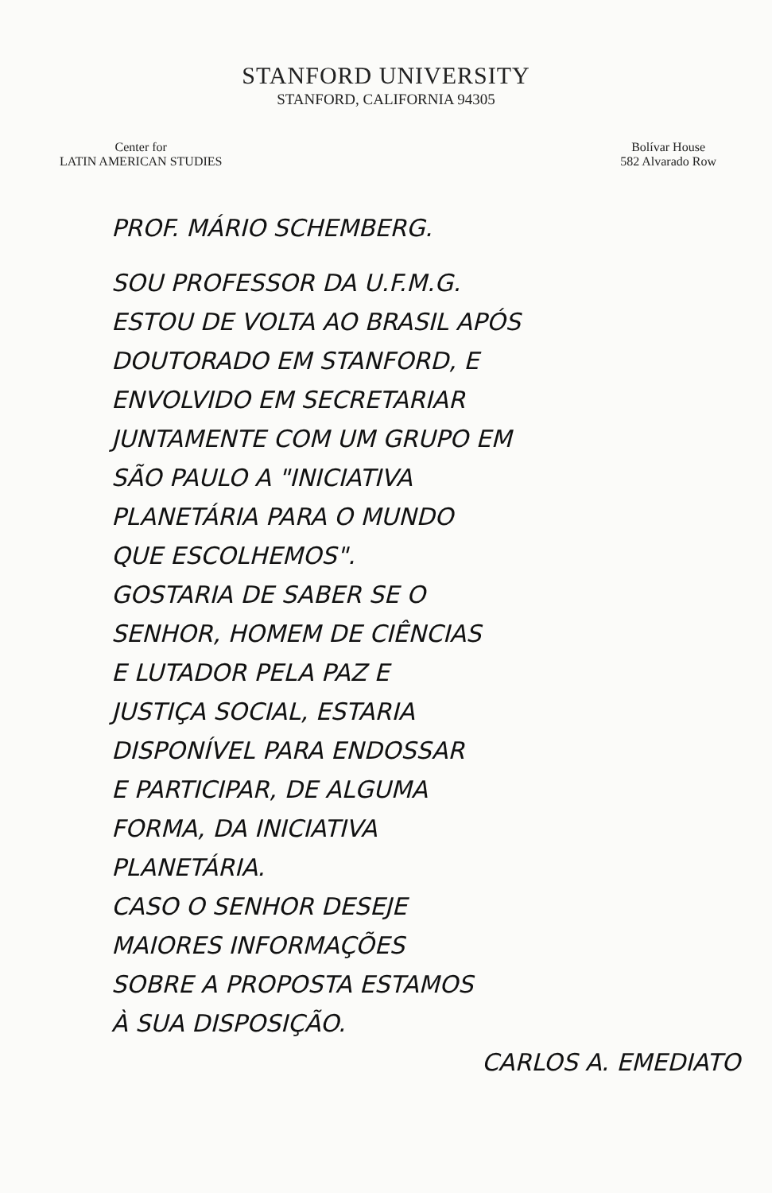STANFORD UNIVERSITY
STANFORD, CALIFORNIA 94305
Center for
LATIN AMERICAN STUDIES
Bolívar House
582 Alvarado Row
PROF. MÁRIO SCHEMBERG.
SOU PROFESSOR DA U.F.M.G.
ESTOU DE VOLTA AO BRASIL APÓS
DOUTORADO EM STANFORD, E
ENVOLVIDO EM SECRETARIAR
JUNTAMENTE COM UM GRUPO EM
SÃO PAULO A "INICIATIVA
PLANETÁRIA PARA O MUNDO
QUE ESCOLHEMOS".
GOSTARIA DE SABER SE O
SENHOR, HOMEM DE CIÊNCIAS
E LUTADOR PELA PAZ E
JUSTIÇA SOCIAL, ESTARIA
DISPONÍVEL PARA ENDOSSAR
E PARTICIPAR, DE ALGUMA
FORMA, DA INICIATIVA
PLANETÁRIA.
CASO O SENHOR DESEJE
MAIORES INFORMAÇÕES
SOBRE A PROPOSTA ESTAMOS
À SUA DISPOSIÇÃO.
CARLOS A. EMEDIATO